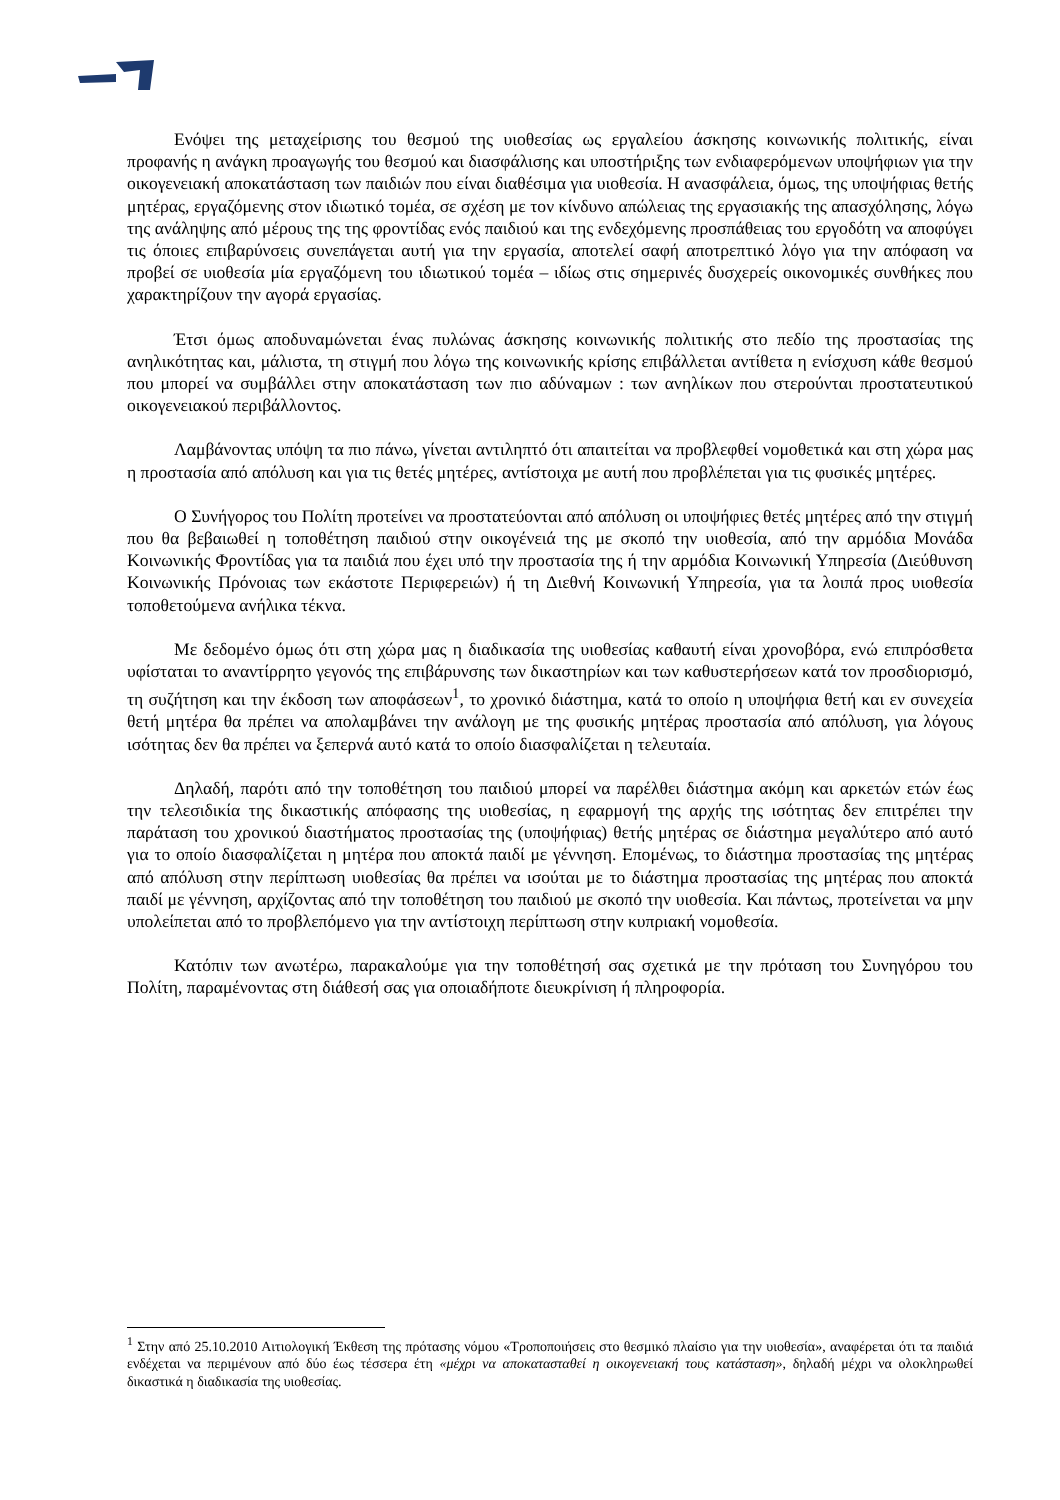Ενόψει της μεταχείρισης του θεσμού της υιοθεσίας ως εργαλείου άσκησης κοινωνικής πολιτικής, είναι προφανής η ανάγκη προαγωγής του θεσμού και διασφάλισης και υποστήριξης των ενδιαφερόμενων υποψήφιων για την οικογενειακή αποκατάσταση των παιδιών που είναι διαθέσιμα για υιοθεσία. Η ανασφάλεια, όμως, της υποψήφιας θετής μητέρας, εργαζόμενης στον ιδιωτικό τομέα, σε σχέση με τον κίνδυνο απώλειας της εργασιακής της απασχόλησης, λόγω της ανάληψης από μέρους της της φροντίδας ενός παιδιού και της ενδεχόμενης προσπάθειας του εργοδότη να αποφύγει τις όποιες επιβαρύνσεις συνεπάγεται αυτή για την εργασία, αποτελεί σαφή αποτρεπτικό λόγο για την απόφαση να προβεί σε υιοθεσία μία εργαζόμενη του ιδιωτικού τομέα – ιδίως στις σημερινές δυσχερείς οικονομικές συνθήκες που χαρακτηρίζουν την αγορά εργασίας.
Έτσι όμως αποδυναμώνεται ένας πυλώνας άσκησης κοινωνικής πολιτικής στο πεδίο της προστασίας της ανηλικότητας και, μάλιστα, τη στιγμή που λόγω της κοινωνικής κρίσης επιβάλλεται αντίθετα η ενίσχυση κάθε θεσμού που μπορεί να συμβάλλει στην αποκατάσταση των πιο αδύναμων : των ανηλίκων που στερούνται προστατευτικού οικογενειακού περιβάλλοντος.
Λαμβάνοντας υπόψη τα πιο πάνω, γίνεται αντιληπτό ότι απαιτείται να προβλεφθεί νομοθετικά και στη χώρα μας η προστασία από απόλυση και για τις θετές μητέρες, αντίστοιχα με αυτή που προβλέπεται για τις φυσικές μητέρες.
Ο Συνήγορος του Πολίτη προτείνει να προστατεύονται από απόλυση οι υποψήφιες θετές μητέρες από την στιγμή που θα βεβαιωθεί η τοποθέτηση παιδιού στην οικογένειά της με σκοπό την υιοθεσία, από την αρμόδια Μονάδα Κοινωνικής Φροντίδας για τα παιδιά που έχει υπό την προστασία της ή την αρμόδια Κοινωνική Υπηρεσία (Διεύθυνση Κοινωνικής Πρόνοιας των εκάστοτε Περιφερειών) ή τη Διεθνή Κοινωνική Υπηρεσία, για τα λοιπά προς υιοθεσία τοποθετούμενα ανήλικα τέκνα.
Με δεδομένο όμως ότι στη χώρα μας η διαδικασία της υιοθεσίας καθαυτή είναι χρονοβόρα, ενώ επιπρόσθετα υφίσταται το αναντίρρητο γεγονός της επιβάρυνσης των δικαστηρίων και των καθυστερήσεων κατά τον προσδιορισμό, τη συζήτηση και την έκδοση των αποφάσεων<sup>1</sup>, το χρονικό διάστημα, κατά το οποίο η υποψήφια θετή και εν συνεχεία θετή μητέρα θα πρέπει να απολαμβάνει την ανάλογη με της φυσικής μητέρας προστασία από απόλυση, για λόγους ισότητας δεν θα πρέπει να ξεπερνά αυτό κατά το οποίο διασφαλίζεται η τελευταία.
Δηλαδή, παρότι από την τοποθέτηση του παιδιού μπορεί να παρέλθει διάστημα ακόμη και αρκετών ετών έως την τελεσιδικία της δικαστικής απόφασης της υιοθεσίας, η εφαρμογή της αρχής της ισότητας δεν επιτρέπει την παράταση του χρονικού διαστήματος προστασίας της (υποψήφιας) θετής μητέρας σε διάστημα μεγαλύτερο από αυτό για το οποίο διασφαλίζεται η μητέρα που αποκτά παιδί με γέννηση. Επομένως, το διάστημα προστασίας της μητέρας από απόλυση στην περίπτωση υιοθεσίας θα πρέπει να ισούται με το διάστημα προστασίας της μητέρας που αποκτά παιδί με γέννηση, αρχίζοντας από την τοποθέτηση του παιδιού με σκοπό την υιοθεσία. Και πάντως, προτείνεται να μην υπολείπεται από το προβλεπόμενο για την αντίστοιχη περίπτωση στην κυπριακή νομοθεσία.
Κατόπιν των ανωτέρω, παρακαλούμε για την τοποθέτησή σας σχετικά με την πρόταση του Συνηγόρου του Πολίτη, παραμένοντας στη διάθεσή σας για οποιαδήποτε διευκρίνιση ή πληροφορία.
<sup>1</sup> Στην από 25.10.2010 Αιτιολογική Έκθεση της πρότασης νόμου «Τροποποιήσεις στο θεσμικό πλαίσιο για την υιοθεσία», αναφέρεται ότι τα παιδιά ενδέχεται να περιμένουν από δύο έως τέσσερα έτη «μέχρι να αποκατασταθεί η οικογενειακή τους κατάσταση», δηλαδή μέχρι να ολοκληρωθεί δικαστικά η διαδικασία της υιοθεσίας.